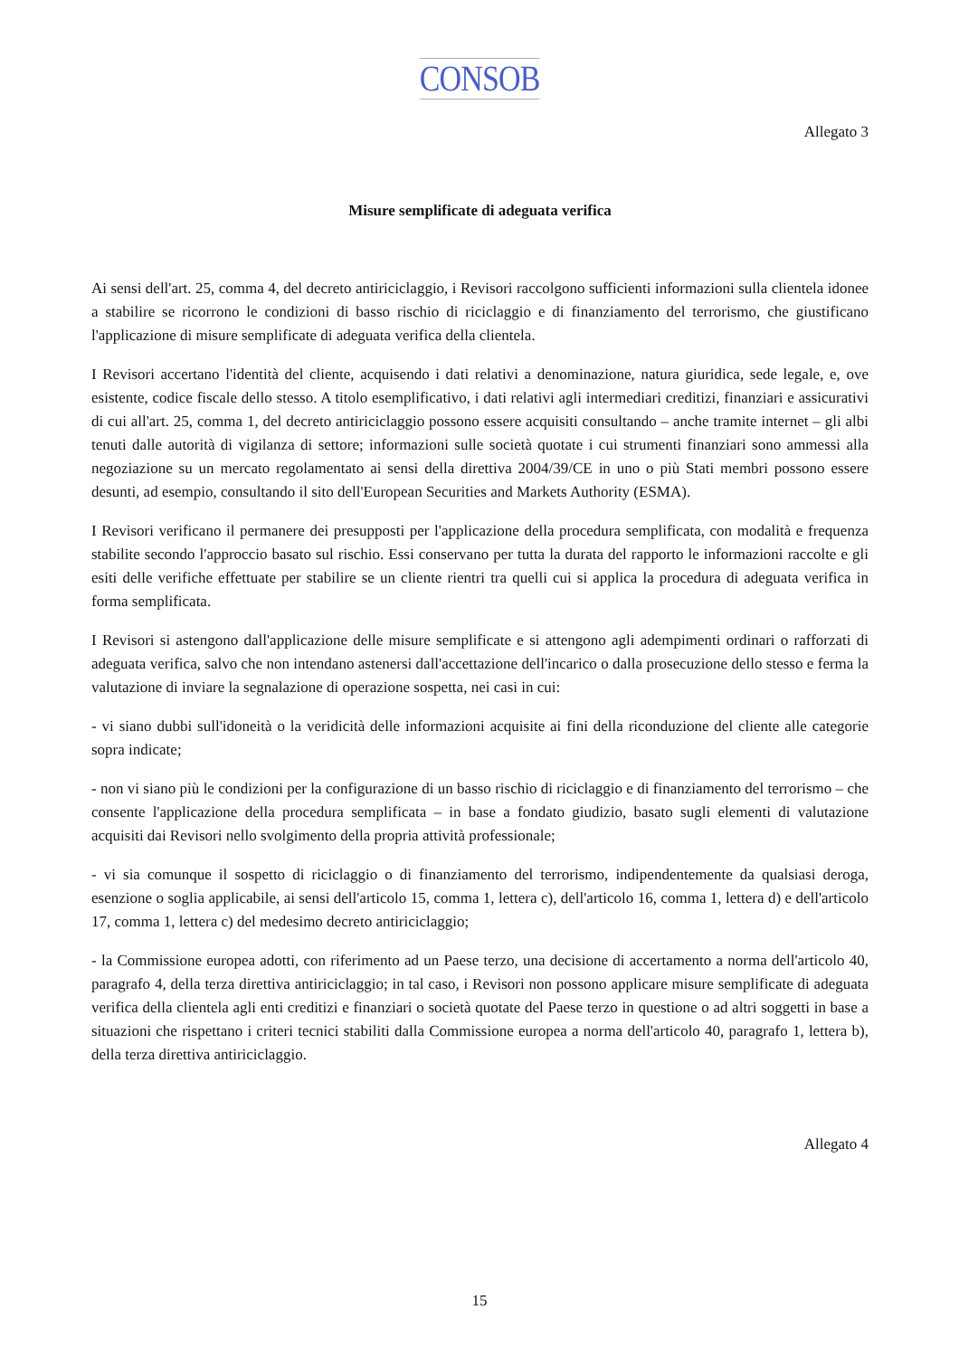CONSOB
Allegato 3
Misure semplificate di adeguata verifica
Ai sensi dell'art. 25, comma 4, del decreto antiriciclaggio, i Revisori raccolgono sufficienti informazioni sulla clientela idonee a stabilire se ricorrono le condizioni di basso rischio di riciclaggio e di finanziamento del terrorismo, che giustificano l'applicazione di misure semplificate di adeguata verifica della clientela.
I Revisori accertano l'identità del cliente, acquisendo i dati relativi a denominazione, natura giuridica, sede legale, e, ove esistente, codice fiscale dello stesso. A titolo esemplificativo, i dati relativi agli intermediari creditizi, finanziari e assicurativi di cui all'art. 25, comma 1, del decreto antiriciclaggio possono essere acquisiti consultando – anche tramite internet – gli albi tenuti dalle autorità di vigilanza di settore; informazioni sulle società quotate i cui strumenti finanziari sono ammessi alla negoziazione su un mercato regolamentato ai sensi della direttiva 2004/39/CE in uno o più Stati membri possono essere desunti, ad esempio, consultando il sito dell'European Securities and Markets Authority (ESMA).
I Revisori verificano il permanere dei presupposti per l'applicazione della procedura semplificata, con modalità e frequenza stabilite secondo l'approccio basato sul rischio. Essi conservano per tutta la durata del rapporto le informazioni raccolte e gli esiti delle verifiche effettuate per stabilire se un cliente rientri tra quelli cui si applica la procedura di adeguata verifica in forma semplificata.
I Revisori si astengono dall'applicazione delle misure semplificate e si attengono agli adempimenti ordinari o rafforzati di adeguata verifica, salvo che non intendano astenersi dall'accettazione dell'incarico o dalla prosecuzione dello stesso e ferma la valutazione di inviare la segnalazione di operazione sospetta, nei casi in cui:
- vi siano dubbi sull'idoneità o la veridicità delle informazioni acquisite ai fini della riconduzione del cliente alle categorie sopra indicate;
- non vi siano più le condizioni per la configurazione di un basso rischio di riciclaggio e di finanziamento del terrorismo – che consente l'applicazione della procedura semplificata – in base a fondato giudizio, basato sugli elementi di valutazione acquisiti dai Revisori nello svolgimento della propria attività professionale;
- vi sia comunque il sospetto di riciclaggio o di finanziamento del terrorismo, indipendentemente da qualsiasi deroga, esenzione o soglia applicabile, ai sensi dell'articolo 15, comma 1, lettera c), dell'articolo 16, comma 1, lettera d) e dell'articolo 17, comma 1, lettera c) del medesimo decreto antiriciclaggio;
- la Commissione europea adotti, con riferimento ad un Paese terzo, una decisione di accertamento a norma dell'articolo 40, paragrafo 4, della terza direttiva antiriciclaggio; in tal caso, i Revisori non possono applicare misure semplificate di adeguata verifica della clientela agli enti creditizi e finanziari o società quotate del Paese terzo in questione o ad altri soggetti in base a situazioni che rispettano i criteri tecnici stabiliti dalla Commissione europea a norma dell'articolo 40, paragrafo 1, lettera b), della terza direttiva antiriciclaggio.
Allegato 4
15